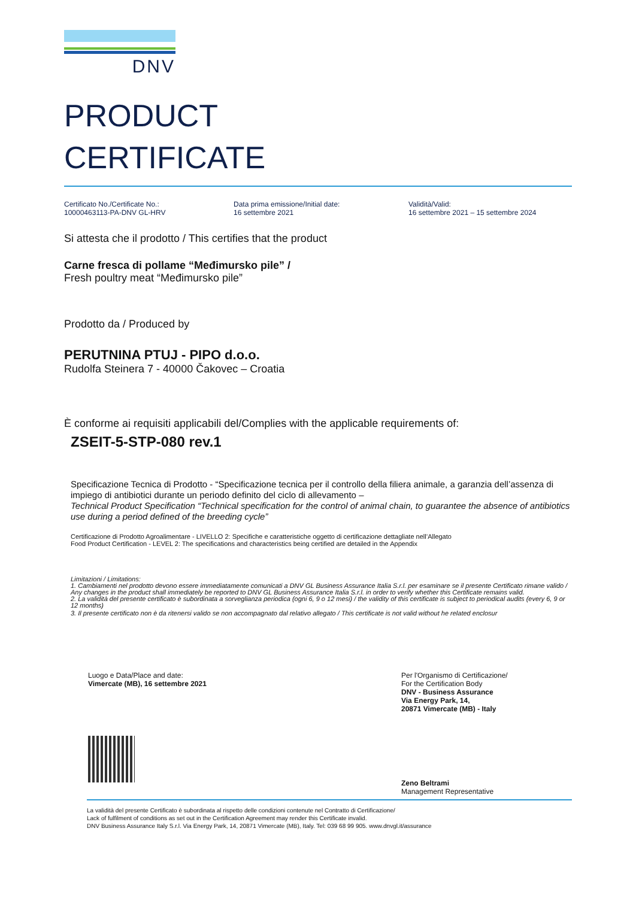DNV
PRODUCT
CERTIFICATE
Certificato No./Certificate No.:
10000463113-PA-DNV GL-HRV
Data prima emissione/Initial date:
16 settembre 2021
Validità/Valid:
16 settembre 2021 – 15 settembre 2024
Si attesta che il prodotto / This certifies that the product
Carne fresca di pollame “Međimursko pile” /
Fresh poultry meat “Međimursko pile”
Prodotto da / Produced by
PERUTNINA PTUJ - PIPO d.o.o.
Rudolfa Steinera 7 - 40000 Čakovec – Croatia
È conforme ai requisiti applicabili del/Complies with the applicable requirements of:
ZSEIT-5-STP-080 rev.1
Specificazione Tecnica di Prodotto - “Specificazione tecnica per il controllo della filiera animale, a garanzia dell’assenza di impiego di antibiotici durante un periodo definito del ciclo di allevamento –
Technical Product Specification “Technical specification for the control of animal chain, to guarantee the absence of antibiotics use during a period defined of the breeding cycle”
Certificazione di Prodotto Agroalimentare - LIVELLO 2: Specifiche e caratteristiche oggetto di certificazione dettagliate nell’Allegato
Food Product Certification - LEVEL 2: The specifications and characteristics being certified are detailed in the Appendix
Limitazioni / Limitations:
1. Cambiamenti nel prodotto devono essere immediatamente comunicati a DNV GL Business Assurance Italia S.r.l. per esaminare se il presente Certificato rimane valido / Any changes in the product shall immediately be reported to DNV GL Business Assurance Italia S.r.l. in order to verify whether this Certificate remains valid.
2. La validità del presente certificato è subordinata a sorveglianza periodica (ogni 6, 9 o 12 mesi) / the validity of this certificate is subject to periodical audits (every 6, 9 or 12 months)
3. Il presente certificato non è da ritenersi valido se non accompagnato dal relativo allegato / This certificate is not valid without he related enclosur
Luogo e Data/Place and date:
Vimercate (MB), 16 settembre 2021
Per l'Organismo di Certificazione/
For the Certification Body
DNV - Business Assurance
Via Energy Park, 14,
20871 Vimercate (MB) - Italy
Zeno Beltrami
Management Representative
La validità del presente Certificato è subordinata al rispetto delle condizioni contenute nel Contratto di Certificazione/
Lack of fulfilment of conditions as set out in the Certification Agreement may render this Certificate invalid.
DNV Business Assurance Italy S.r.l. Via Energy Park, 14, 20871 Vimercate (MB), Italy. Tel: 039 68 99 905. www.dnvgl.it/assurance